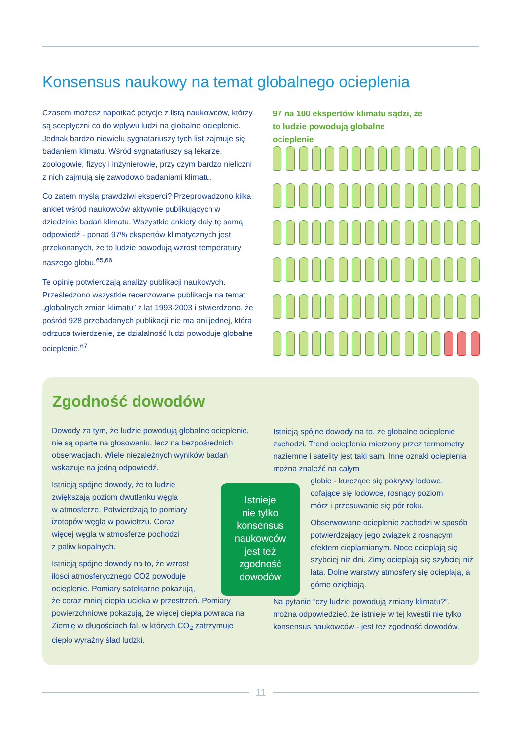Konsensus naukowy na temat globalnego ocieplenia
Czasem możesz napotkać petycje z listą naukowców, którzy są sceptyczni co do wpływu ludzi na globalne ocieplenie. Jednak bardzo niewielu sygnatariuszy tych list zajmuje się badaniem klimatu. Wśród sygnatariuszy są lekarze, zoologowie, fizycy i inżynierowie, przy czym bardzo nieliczni z nich zajmują się zawodowo badaniami klimatu.
Co zatem myślą prawdziwi eksperci? Przeprowadzono kilka ankiet wśród naukowców aktywnie publikujących w dziedzinie badań klimatu. Wszystkie ankiety dały tę samą odpowiedź - ponad 97% ekspertów klimatycznych jest przekonanych, że to ludzie powodują wzrost temperatury naszego globu.<sup>65,66</sup>
Te opinię potwierdzają analizy publikacji naukowych. Prześledzono wszystkie recenzowane publikacje na temat „globalnych zmian klimatu” z lat 1993-2003 i stwierdzono, że pośród 928 przebadanych publikacji nie ma ani jednej, która odrzuca twierdzenie, że działalność ludzi powoduje globalne ocieplenie.<sup>67</sup>
97 na 100 ekspertów klimatu sądzi, że to ludzie powodują globalne ocieplenie
Zgodność dowodów
Dowody za tym, że ludzie powodują globalne ocieplenie, nie są oparte na głosowaniu, lecz na bezpośrednich obserwacjach. Wiele niezależnych wyników badań wskazuje na jedną odpowiedź.
Istnieją spójne dowody, że to ludzie
zwiększają poziom dwutlenku węgla
w atmosferze. Potwierdzają to pomiary
izotopów węgla w powietrzu. Coraz
więcej węgla w atmosferze pochodzi
z paliw kopalnych.
Istnieją spójne dowody na to, że wzrost
ilości atmosferycznego CO2 powoduje
ocieplenie. Pomiary satelitarne pokazują,
że coraz mniej ciepła ucieka w przestrzeń. Pomiary powierzchniowe pokazują, że więcej ciepła powraca na Ziemię w długościach fal, w których CO<sub>2</sub> zatrzymuje ciepło wyraźny ślad ludzki.
Istnieje
nie tylko
konsensus
naukowców
jest też
zgodność
dowodów
Istnieją spójne dowody na to, że globalne ocieplenie zachodzi. Trend ocieplenia mierzony przez termometry naziemne i satelity jest taki sam. Inne oznaki ocieplenia można znaleźć na całym
globie - kurczące się pokrywy lodowe,
cofające się lodowce, rosnący poziom
mórz i przesuwanie się pór roku.
Obserwowane ocieplenie zachodzi w sposób potwierdzający jego związek z rosnącym efektem cieplarnianym. Noce ocieplają się szybciej niż dni. Zimy ocieplają się szybciej niż lata. Dolne warstwy atmosfery się ocieplają, a górne oziębiają.
Na pytanie ”czy ludzie powodują zmiany klimatu?”, można odpowiedzieć, że istnieje w tej kwestii nie tylko konsensus naukowców - jest też zgodność dowodów.
11